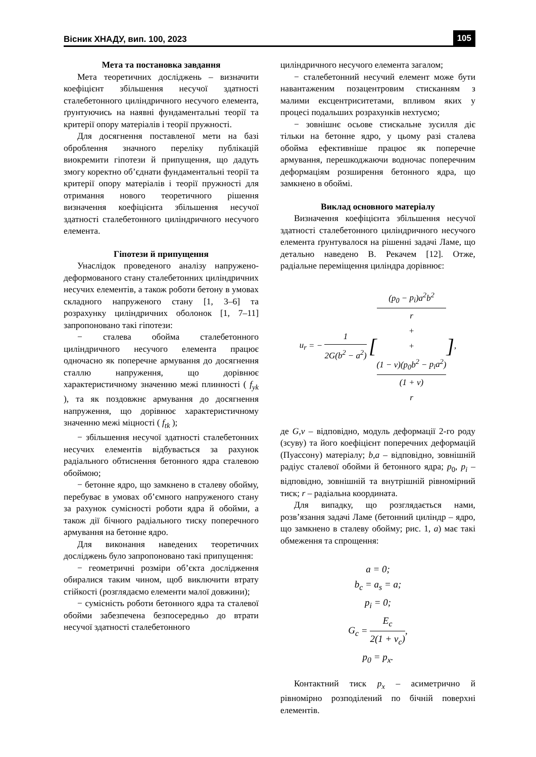Вісник ХНАДУ, вип. 100, 2023 105
Мета та постановка завдання
Мета теоретичних досліджень – визначити коефіцієнт збільшення несучої здатності сталебетонного циліндричного несучого елемента, ґрунтуючись на наявні фундаментальні теорії та критерії опору матеріалів і теорії пружності.
Для досягнення поставленої мети на базі оброблення значного переліку публікацій виокремити гіпотези й припущення, що дадуть змогу коректно об’єднати фундаментальні теорії та критерії опору матеріалів і теорії пружності для отримання нового теоретичного рішення визначення коефіцієнта збільшення несучої здатності сталебетонного циліндричного несучого елемента.
Гіпотези й припущення
Унаслідок проведеного аналізу напружено-деформованого стану сталебетонних циліндричних несучих елементів, а також роботи бетону в умовах складного напруженого стану [1, 3–6] та розрахунку циліндричних оболонок [1, 7–11] запропоновано такі гіпотези:
− сталева обойма сталебетонного циліндричного несучого елемента працює одночасно як поперечне армування до досягнення сталлю напруження, що дорівнює характеристичному значенню межі плинності ( f<sub>yk</sub> ), та як поздовжнє армування до досягнення напруження, що дорівнює характеристичному значенню межі міцності ( f<sub>tk</sub> );
− збільшення несучої здатності сталебетонних несучих елементів відбувається за рахунок радіального обтиснення бетонного ядра сталевою обоймою;
− бетонне ядро, що замкнено в сталеву обойму, перебуває в умовах об’ємного напруженого стану за рахунок сумісності роботи ядра й обойми, а також дії бічного радіального тиску поперечного армування на бетонне ядро.
Для виконання наведених теоретичних досліджень було запропоновано такі припущення:
− геометричні розміри об’єкта дослідження обиралися таким чином, щоб виключити втрату стійкості (розглядаємо елементи малої довжини);
− сумісність роботи бетонного ядра та сталевої обойми забезпечена безпосередньо до втрати несучої здатності сталебетонного
циліндричного несучого елемента загалом;
− сталебетонний несучий елемент може бути навантаженим позацентровим стисканням з малими ексцентриситетами, впливом яких у процесі подальших розрахунків нехтуємо;
− зовнішнє осьове стискальне зусилля діє тільки на бетонне ядро, у цьому разі сталева обойма ефективніше працює як поперечне армування, перешкоджаючи водночас поперечним деформаціям розширення бетонного ядра, що замкнено в обоймі.
Виклад основного матеріалу
Визначення коефіцієнта збільшення несучої здатності сталебетонного циліндричного несучого елемента ґрунтувалося на рішенні задачі Ламе, що детально наведено В. Рекачем [12]. Отже, радіальне переміщення циліндра дорівнює:
u<sub>r</sub> = − 1 2G(b<sup>2</sup> − a<sup>2</sup>) [(p<sub>0</sub> − p<sub>i</sub>)a<sup>2</sup>b<sup>2</sup>
r
+ +
(1 − ν)(p<sub>0</sub>b<sup>2</sup> − p<sub>i</sub>a<sup>2</sup>)
(1 + ν)
r],
де G,ν – відповідно, модуль деформації 2-го роду (зсуву) та його коефіцієнт поперечних деформацій (Пуассону) матеріалу; b,a – відповідно, зовнішній радіус сталевої обойми й бетонного ядра; p<sub>0</sub>, p<sub>i</sub> – відповідно, зовнішній та внутрішній рівномірний тиск; r – радіальна координата.
Для випадку, що розглядається нами, розв’язання задачі Ламе (бетонний циліндр – ядро, що замкнено в сталеву обойму; рис. 1, а) має такі обмеження та спрощення:
a = 0;
b<sub>c</sub> = a<sub>s</sub> = a;
p<sub>i</sub> = 0;
G<sub>c</sub> = E<sub>c</sub> 2(1 + ν<sub>c</sub>),
p<sub>0</sub> = p<sub>x</sub>.
Контактний тиск p<sub>x</sub> – асиметрично й рівномірно розподілений по бічній поверхні елементів.